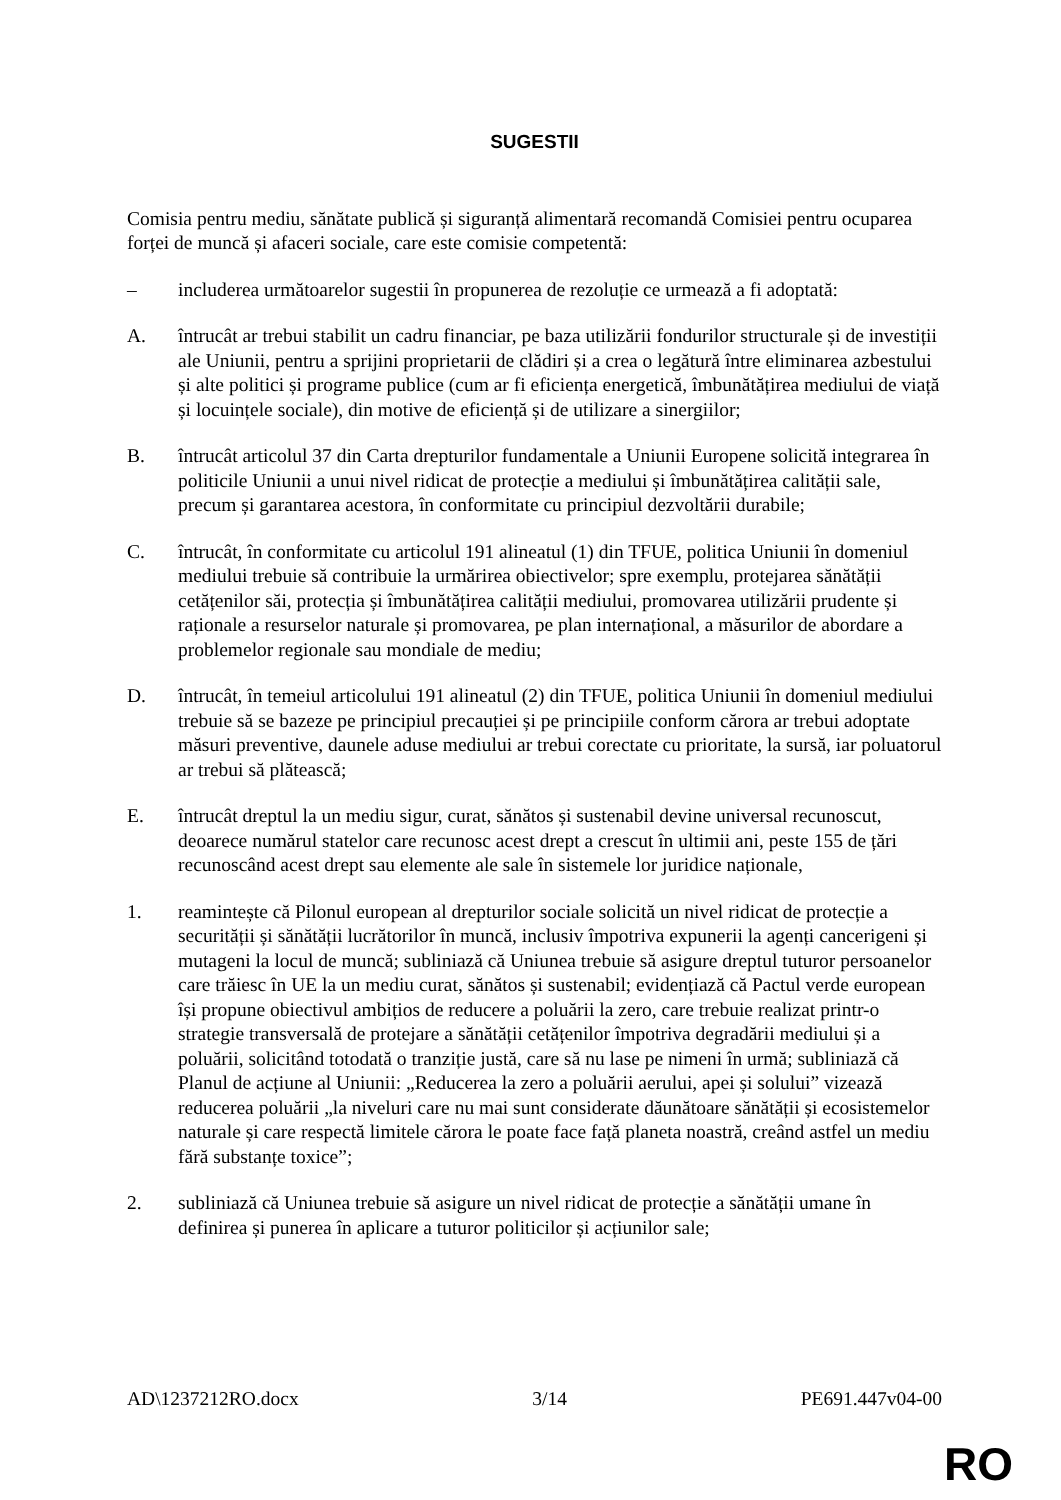SUGESTII
Comisia pentru mediu, sănătate publică și siguranță alimentară recomandă Comisiei pentru ocuparea forței de muncă și afaceri sociale, care este comisie competentă:
– includerea următoarelor sugestii în propunerea de rezoluție ce urmează a fi adoptată:
A. întrucât ar trebui stabilit un cadru financiar, pe baza utilizării fondurilor structurale și de investiții ale Uniunii, pentru a sprijini proprietarii de clădiri și a crea o legătură între eliminarea azbestului și alte politici și programe publice (cum ar fi eficiența energetică, îmbunătățirea mediului de viață și locuințele sociale), din motive de eficiență și de utilizare a sinergiilor;
B. întrucât articolul 37 din Carta drepturilor fundamentale a Uniunii Europene solicită integrarea în politicile Uniunii a unui nivel ridicat de protecție a mediului și îmbunătățirea calității sale, precum și garantarea acestora, în conformitate cu principiul dezvoltării durabile;
C. întrucât, în conformitate cu articolul 191 alineatul (1) din TFUE, politica Uniunii în domeniul mediului trebuie să contribuie la urmărirea obiectivelor; spre exemplu, protejarea sănătății cetățenilor săi, protecția și îmbunătățirea calității mediului, promovarea utilizării prudente și raționale a resurselor naturale și promovarea, pe plan internațional, a măsurilor de abordare a problemelor regionale sau mondiale de mediu;
D. întrucât, în temeiul articolului 191 alineatul (2) din TFUE, politica Uniunii în domeniul mediului trebuie să se bazeze pe principiul precauției și pe principiile conform cărora ar trebui adoptate măsuri preventive, daunele aduse mediului ar trebui corectate cu prioritate, la sursă, iar poluatorul ar trebui să plătească;
E. întrucât dreptul la un mediu sigur, curat, sănătos și sustenabil devine universal recunoscut, deoarece numărul statelor care recunosc acest drept a crescut în ultimii ani, peste 155 de țări recunoscând acest drept sau elemente ale sale în sistemele lor juridice naționale,
1. reamintește că Pilonul european al drepturilor sociale solicită un nivel ridicat de protecție a securității și sănătății lucrătorilor în muncă, inclusiv împotriva expunerii la agenți cancerigeni și mutageni la locul de muncă; subliniază că Uniunea trebuie să asigure dreptul tuturor persoanelor care trăiesc în UE la un mediu curat, sănătos și sustenabil; evidențiază că Pactul verde european își propune obiectivul ambițios de reducere a poluării la zero, care trebuie realizat printr-o strategie transversală de protejare a sănătății cetățenilor împotriva degradării mediului și a poluării, solicitând totodată o tranziție justă, care să nu lase pe nimeni în urmă; subliniază că Planul de acțiune al Uniunii: „Reducerea la zero a poluării aerului, apei și solului” vizează reducerea poluării „la niveluri care nu mai sunt considerate dăunătoare sănătății și ecosistemelor naturale și care respectă limitele cărora le poate face față planeta noastră, creând astfel un mediu fără substanțe toxice”;
2. subliniază că Uniunea trebuie să asigure un nivel ridicat de protecție a sănătății umane în definirea și punerea în aplicare a tuturor politicilor și acțiunilor sale;
AD\1237212RO.docx 3/14 PE691.447v04-00
RO